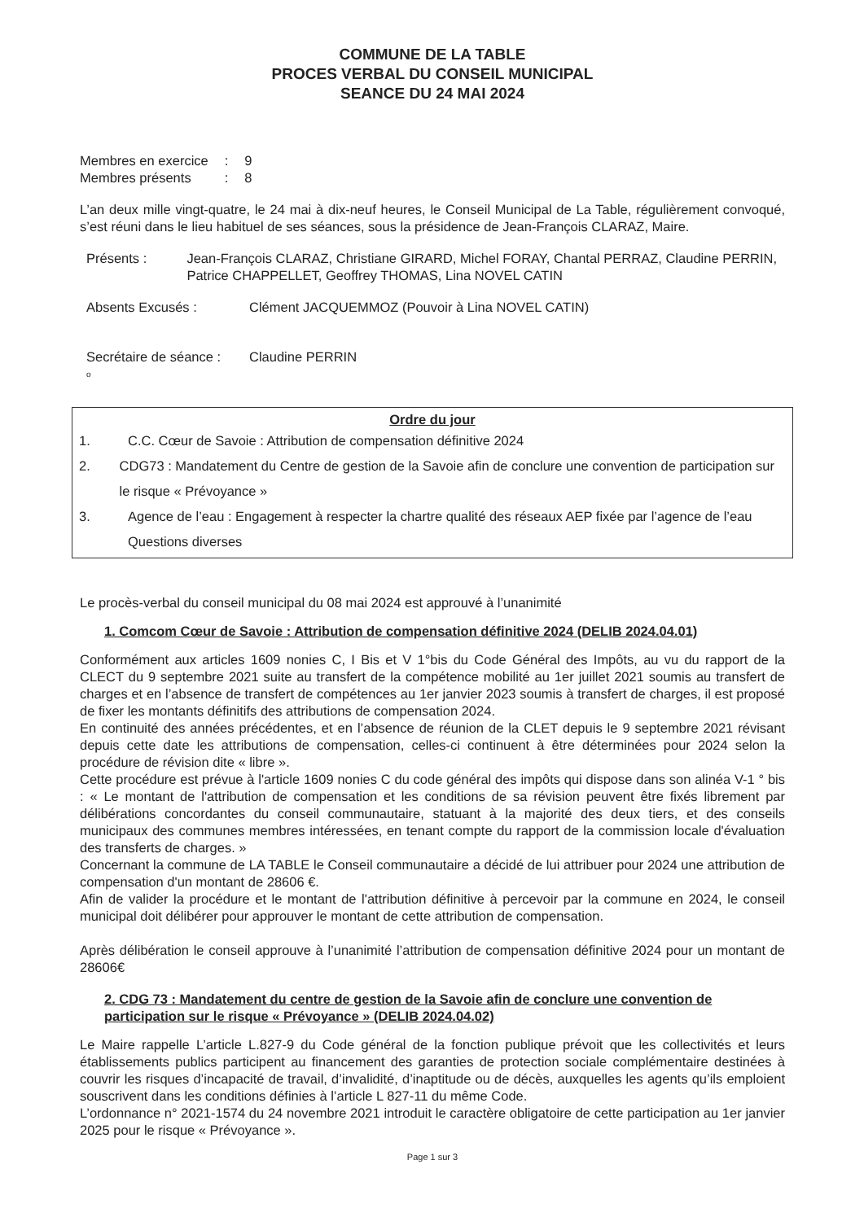COMMUNE DE LA TABLE
PROCES VERBAL DU CONSEIL MUNICIPAL
SEANCE DU 24 MAI 2024
| Membres en exercice | : | 9 |
| Membres présents | : | 8 |
L’an deux mille vingt-quatre, le 24 mai à dix-neuf heures, le Conseil Municipal de La Table, régulièrement convoqué, s’est réuni dans le lieu habituel de ses séances, sous la présidence de Jean-François CLARAZ, Maire.
Présents : Jean-François CLARAZ, Christiane GIRARD, Michel FORAY, Chantal PERRAZ, Claudine PERRIN, Patrice CHAPPELLET, Geoffrey THOMAS, Lina NOVEL CATIN
Absents Excusés : Clément JACQUEMMOZ (Pouvoir à Lina NOVEL CATIN)
Secrétaire de séance :
Claudine PERRIN
o
Ordre du jour
1. C.C. Cœur de Savoie : Attribution de compensation définitive 2024
2. CDG73 : Mandatement du Centre de gestion de la Savoie afin de conclure une convention de participation sur le risque « Prévoyance »
3. Agence de l’eau : Engagement à respecter la chartre qualité des réseaux AEP fixée par l’agence de l’eau
Questions diverses
Le procès-verbal du conseil municipal du 08 mai 2024 est approuvé à l’unanimité
1. Comcom Cœur de Savoie : Attribution de compensation définitive 2024 (DELIB 2024.04.01)
Conformément aux articles 1609 nonies C, I Bis et V 1°bis du Code Général des Impôts, au vu du rapport de la CLECT du 9 septembre 2021 suite au transfert de la compétence mobilité au 1er juillet 2021 soumis au transfert de charges et en l’absence de transfert de compétences au 1er janvier 2023 soumis à transfert de charges, il est proposé de fixer les montants définitifs des attributions de compensation 2024.
En continuité des années précédentes, et en l’absence de réunion de la CLET depuis le 9 septembre 2021 révisant depuis cette date les attributions de compensation, celles-ci continuent à être déterminées pour 2024 selon la procédure de révision dite « libre ».
Cette procédure est prévue à l'article 1609 nonies C du code général des impôts qui dispose dans son alinéa V-1 ° bis : « Le montant de l'attribution de compensation et les conditions de sa révision peuvent être fixés librement par délibérations concordantes du conseil communautaire, statuant à la majorité des deux tiers, et des conseils municipaux des communes membres intéressées, en tenant compte du rapport de la commission locale d'évaluation des transferts de charges. »
Concernant la commune de LA TABLE le Conseil communautaire a décidé de lui attribuer pour 2024 une attribution de compensation d'un montant de 28606 €.
Afin de valider la procédure et le montant de l'attribution définitive à percevoir par la commune en 2024, le conseil municipal doit délibérer pour approuver le montant de cette attribution de compensation.
Après délibération le conseil approuve à l’unanimité l’attribution de compensation définitive 2024 pour un montant de 28606€
2. CDG 73 : Mandatement du centre de gestion de la Savoie afin de conclure une convention de participation sur le risque « Prévoyance » (DELIB 2024.04.02)
Le Maire rappelle L’article L.827-9 du Code général de la fonction publique prévoit que les collectivités et leurs établissements publics participent au financement des garanties de protection sociale complémentaire destinées à couvrir les risques d’incapacité de travail, d’invalidité, d’inaptitude ou de décès, auxquelles les agents qu’ils emploient souscrivent dans les conditions définies à l’article L 827-11 du même Code.
L’ordonnance n° 2021-1574 du 24 novembre 2021 introduit le caractère obligatoire de cette participation au 1er janvier 2025 pour le risque « Prévoyance ».
Page 1 sur 3